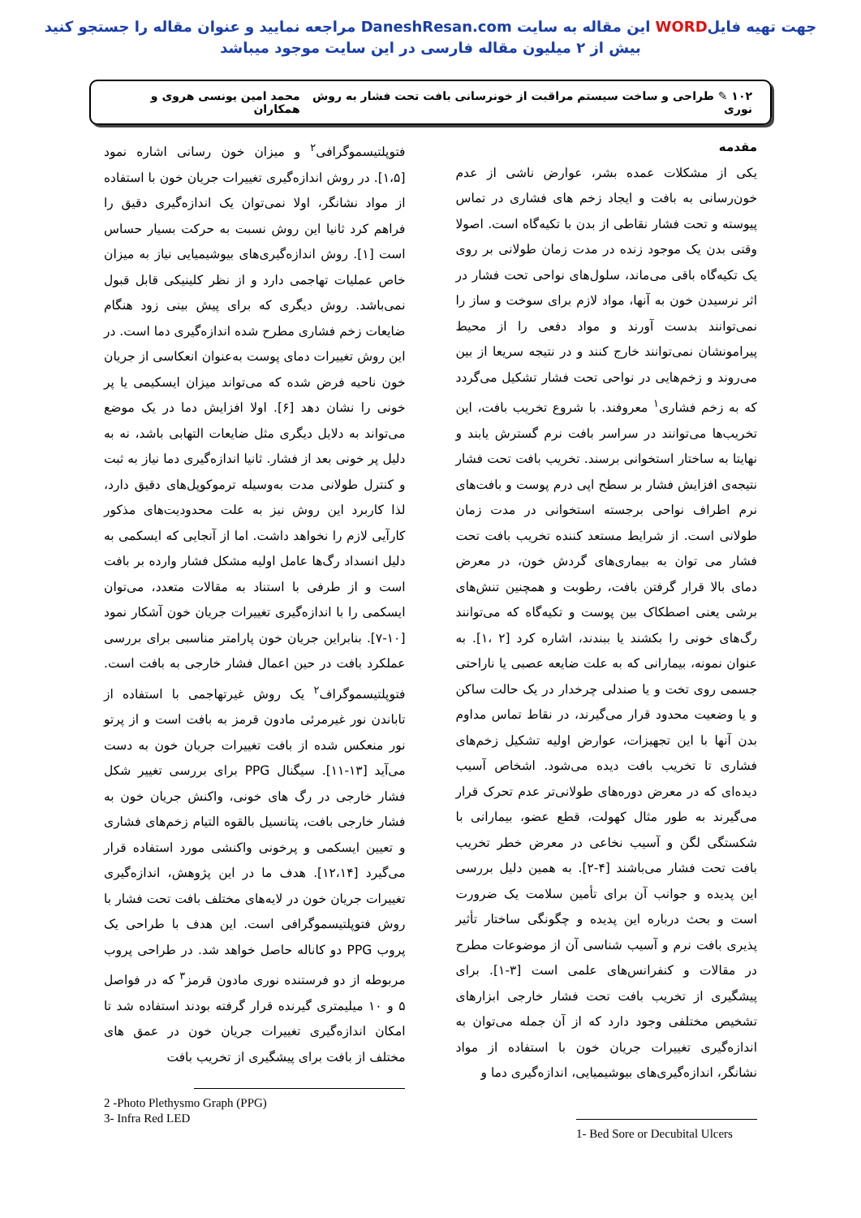جهت تهیه فایلWORD این مقاله به سایت DaneshResan.com مراجعه نمایید و عنوان مقاله را جستجو کنید
بیش از ۲ میلیون مقاله فارسی در این سایت موجود میباشد
۱۰۲ ✎ طراحی و ساخت سیستم مراقبت از خونرسانی بافت تحت فشار به روش نوری محمد امین یونسی هروی و همکاران
مقدمه
یکی از مشکلات عمده بشر، عوارض ناشی از عدم خون‌رسانی به بافت و ایجاد زخم های فشاری در تماس پیوسته و تحت فشار نقاطی از بدن با تکیه‌گاه است. اصولا وقتی بدن یک موجود زنده در مدت زمان طولانی بر روی یک تکیه‌گاه باقی می‌ماند، سلول‌های نواحی تحت فشار در اثر نرسیدن خون به آنها، مواد لازم برای سوخت و ساز را نمی‌توانند بدست آورند و مواد دفعی را از محیط پیرامونشان نمی‌توانند خارج کنند و در نتیجه سریعا از بین می‌روند و زخم‌هایی در نواحی تحت فشار تشکیل می‌گردد که به زخم فشاری<sup>۱</sup> معروفند. با شروع تخریب بافت، این تخریب‌ها می‌توانند در سراسر بافت نرم گسترش یابند و نهایتا به ساختار استخوانی برسند. تخریب بافت تحت فشار نتیجه‌ی افزایش فشار بر سطح اپی درم پوست و بافت‌های نرم اطراف نواحی برجسته استخوانی در مدت زمان طولانی است. از شرایط مستعد کننده تخریب بافت تحت فشار می توان به بیماری‌های گردش خون، در معرض دمای بالا قرار گرفتن بافت، رطوبت و همچنین تنش‌های برشی یعنی اصطکاک بین پوست و تکیه‌گاه که می‌توانند رگ‌های خونی را بکشند یا ببندند، اشاره کرد [۲ ،۱]. به عنوان نمونه، بیمارانی که به علت ضایعه عصبی یا ناراحتی جسمی روی تخت و یا صندلی چرخدار در یک حالت ساکن و یا وضعیت محدود قرار می‌گیرند، در نقاط تماس مداوم بدن آنها با این تجهیزات، عوارض اولیه تشکیل زخم‌های فشاری تا تخریب بافت دیده می‌شود. اشخاص آسیب دیده‌ای که در معرض دوره‌های طولانی‌تر عدم تحرک قرار می‌گیرند به طور مثال کهولت، قطع عضو، بیمارانی با شکستگی لگن و آسیب نخاعی در معرض خطر تخریب بافت تحت فشار می‌باشند [۴-۲]. به همین دلیل بررسی این پدیده و جوانب آن برای تأمین سلامت یک ضرورت است و بحث درباره این پدیده و چگونگی ساختار تأثیر پذیری بافت نرم و آسیب شناسی آن از موضوعات مطرح در مقالات و کنفرانس‌های علمی است [۳-۱]. برای پیشگیری از تخریب بافت تحت فشار خارجی ابزارهای تشخیص مختلفی وجود دارد که از آن جمله می‌توان به اندازه‌گیری تغییرات جریان خون با استفاده از مواد نشانگر، اندازه‌گیری‌های بیوشیمیایی، اندازه‌گیری دما و
1- Bed Sore or Decubital Ulcers
فتوپلتیسموگرافی<sup>۲</sup> و میزان خون رسانی اشاره نمود [۱،۵]. در روش اندازه‌گیری تغییرات جریان خون با استفاده از مواد نشانگر، اولا نمی‌توان یک اندازه‌گیری دقیق را فراهم کرد ثانیا این روش نسبت به حرکت بسیار حساس است [۱]. روش اندازه‌گیری‌های بیوشیمیایی نیاز به میزان خاص عملیات تهاجمی دارد و از نظر کلینیکی قابل قبول نمی‌باشد. روش دیگری که برای پیش بینی زود هنگام ضایعات زخم فشاری مطرح شده اندازه‌گیری دما است. در این روش تغییرات دمای پوست به‌عنوان انعکاسی از جریان خون ناحیه فرض شده که می‌تواند میزان ایسکیمی یا پر خونی را نشان دهد [۶]. اولا افزایش دما در یک موضع می‌تواند به دلایل دیگری مثل ضایعات التهابی باشد، نه به دلیل پر خونی بعد از فشار. ثانیا اندازه‌گیری دما نیاز به ثبت و کنترل طولانی مدت به‌وسیله ترموکوپل‌های دقیق دارد، لذا کاربرد این روش نیز به علت محدودیت‌های مذکور کارآیی لازم را نخواهد داشت. اما از آنجایی که ایسکمی به دلیل انسداد رگ‌ها عامل اولیه مشکل فشار وارده بر بافت است و از طرفی با استناد به مقالات متعدد، می‌توان ایسکمی را با اندازه‌گیری تغییرات جریان خون آشکار نمود [۱۰-۷]. بنابراین جریان خون پارامتر مناسبی برای بررسی عملکرد بافت در حین اعمال فشار خارجی به بافت است. فتوپلتیسموگراف<sup>۲</sup> یک روش غیرتهاجمی با استفاده از تاباندن نور غیرمرئی مادون قرمز به بافت است و از پرتو نور منعکس شده از بافت تغییرات جریان خون به دست می‌آید [۱۳-۱۱]. سیگنال PPG برای بررسی تغییر شکل فشار خارجی در رگ های خونی، واکنش جریان خون به فشار خارجی بافت، پتانسیل بالقوه التیام زخم‌های فشاری و تعیین ایسکمی و پرخونی واکنشی مورد استفاده قرار می‌گیرد [۱۲،۱۴]. هدف ما در این پژوهش، اندازه‌گیری تغییرات جریان خون در لایه‌های مختلف بافت تحت فشار با روش فتوپلتیسموگرافی است. این هدف با طراحی یک پروب PPG دو کاناله حاصل خواهد شد. در طراحی پروب مربوطه از دو فرستنده نوری مادون قرمز<sup>۳</sup> که در فواصل ۵ و ۱۰ میلیمتری گیرنده قرار گرفته بودند استفاده شد تا امکان اندازه‌گیری تغییرات جریان خون در عمق های مختلف از بافت برای پیشگیری از تخریب بافت
2 -Photo Plethysmo Graph (PPG)
3- Infra Red LED